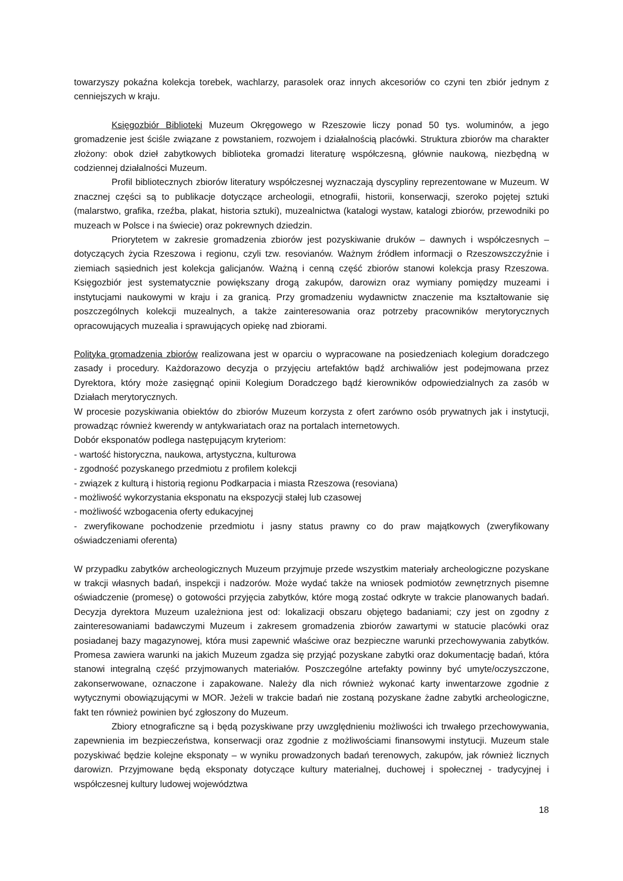towarzyszy pokaźna kolekcja torebek, wachlarzy, parasolek oraz innych akcesoriów co czyni ten zbiór jednym z cenniejszych w kraju.
Księgozbiór Biblioteki Muzeum Okręgowego w Rzeszowie liczy ponad 50 tys. woluminów, a jego gromadzenie jest ściśle związane z powstaniem, rozwojem i działalnością placówki. Struktura zbiorów ma charakter złożony: obok dzieł zabytkowych biblioteka gromadzi literaturę współczesną, głównie naukową, niezbędną w codziennej działalności Muzeum.
Profil bibliotecznych zbiorów literatury współczesnej wyznaczają dyscypliny reprezentowane w Muzeum. W znacznej części są to publikacje dotyczące archeologii, etnografii, historii, konserwacji, szeroko pojętej sztuki (malarstwo, grafika, rzeźba, plakat, historia sztuki), muzealnictwa (katalogi wystaw, katalogi zbiorów, przewodniki po muzeach w Polsce i na świecie) oraz pokrewnych dziedzin.
Priorytetem w zakresie gromadzenia zbiorów jest pozyskiwanie druków – dawnych i współczesnych – dotyczących życia Rzeszowa i regionu, czyli tzw. resovianów. Ważnym źródłem informacji o Rzeszowszczyźnie i ziemiach sąsiednich jest kolekcja galicjanów. Ważną i cenną część zbiorów stanowi kolekcja prasy Rzeszowa. Księgozbiór jest systematycznie powiększany drogą zakupów, darowizn oraz wymiany pomiędzy muzeami i instytucjami naukowymi w kraju i za granicą. Przy gromadzeniu wydawnictw znaczenie ma kształtowanie się poszczególnych kolekcji muzealnych, a także zainteresowania oraz potrzeby pracowników merytorycznych opracowujących muzealia i sprawujących opiekę nad zbiorami.
Polityka gromadzenia zbiorów realizowana jest w oparciu o wypracowane na posiedzeniach kolegium doradczego zasady i procedury. Każdorazowo decyzja o przyjęciu artefaktów bądź archiwaliów jest podejmowana przez Dyrektora, który może zasięgnąć opinii Kolegium Doradczego bądź kierowników odpowiedzialnych za zasób w Działach merytorycznych.
W procesie pozyskiwania obiektów do zbiorów Muzeum korzysta z ofert zarówno osób prywatnych jak i instytucji, prowadząc również kwerendy w antykwariatach oraz na portalach internetowych.
Dobór eksponatów podlega następującym kryteriom:
- wartość historyczna, naukowa, artystyczna, kulturowa
- zgodność pozyskanego przedmiotu z profilem kolekcji
- związek z kulturą i historią regionu Podkarpacia i miasta Rzeszowa (resoviana)
- możliwość wykorzystania eksponatu na ekspozycji stałej lub czasowej
- możliwość wzbogacenia oferty edukacyjnej
- zweryfikowane pochodzenie przedmiotu i jasny status prawny co do praw majątkowych (zweryfikowany oświadczeniami oferenta)
W przypadku zabytków archeologicznych Muzeum przyjmuje przede wszystkim materiały archeologiczne pozyskane w trakcji własnych badań, inspekcji i nadzorów. Może wydać także na wniosek podmiotów zewnętrznych pisemne oświadczenie (promesę) o gotowości przyjęcia zabytków, które mogą zostać odkryte w trakcie planowanych badań. Decyzja dyrektora Muzeum uzależniona jest od: lokalizacji obszaru objętego badaniami; czy jest on zgodny z zainteresowaniami badawczymi Muzeum i zakresem gromadzenia zbiorów zawartymi w statucie placówki oraz posiadanej bazy magazynowej, która musi zapewnić właściwe oraz bezpieczne warunki przechowywania zabytków. Promesa zawiera warunki na jakich Muzeum zgadza się przyjąć pozyskane zabytki oraz dokumentację badań, która stanowi integralną część przyjmowanych materiałów. Poszczególne artefakty powinny być umyte/oczyszczone, zakonserwowane, oznaczone i zapakowane. Należy dla nich również wykonać karty inwentarzowe zgodnie z wytycznymi obowiązującymi w MOR. Jeżeli w trakcie badań nie zostaną pozyskane żadne zabytki archeologiczne, fakt ten również powinien być zgłoszony do Muzeum.
Zbiory etnograficzne są i będą pozyskiwane przy uwzględnieniu możliwości ich trwałego przechowywania, zapewnienia im bezpieczeństwa, konserwacji oraz zgodnie z możliwościami finansowymi instytucji. Muzeum stale pozyskiwać będzie kolejne eksponaty – w wyniku prowadzonych badań terenowych, zakupów, jak również licznych darowizn. Przyjmowane będą eksponaty dotyczące kultury materialnej, duchowej i społecznej - tradycyjnej i współczesnej kultury ludowej województwa
18